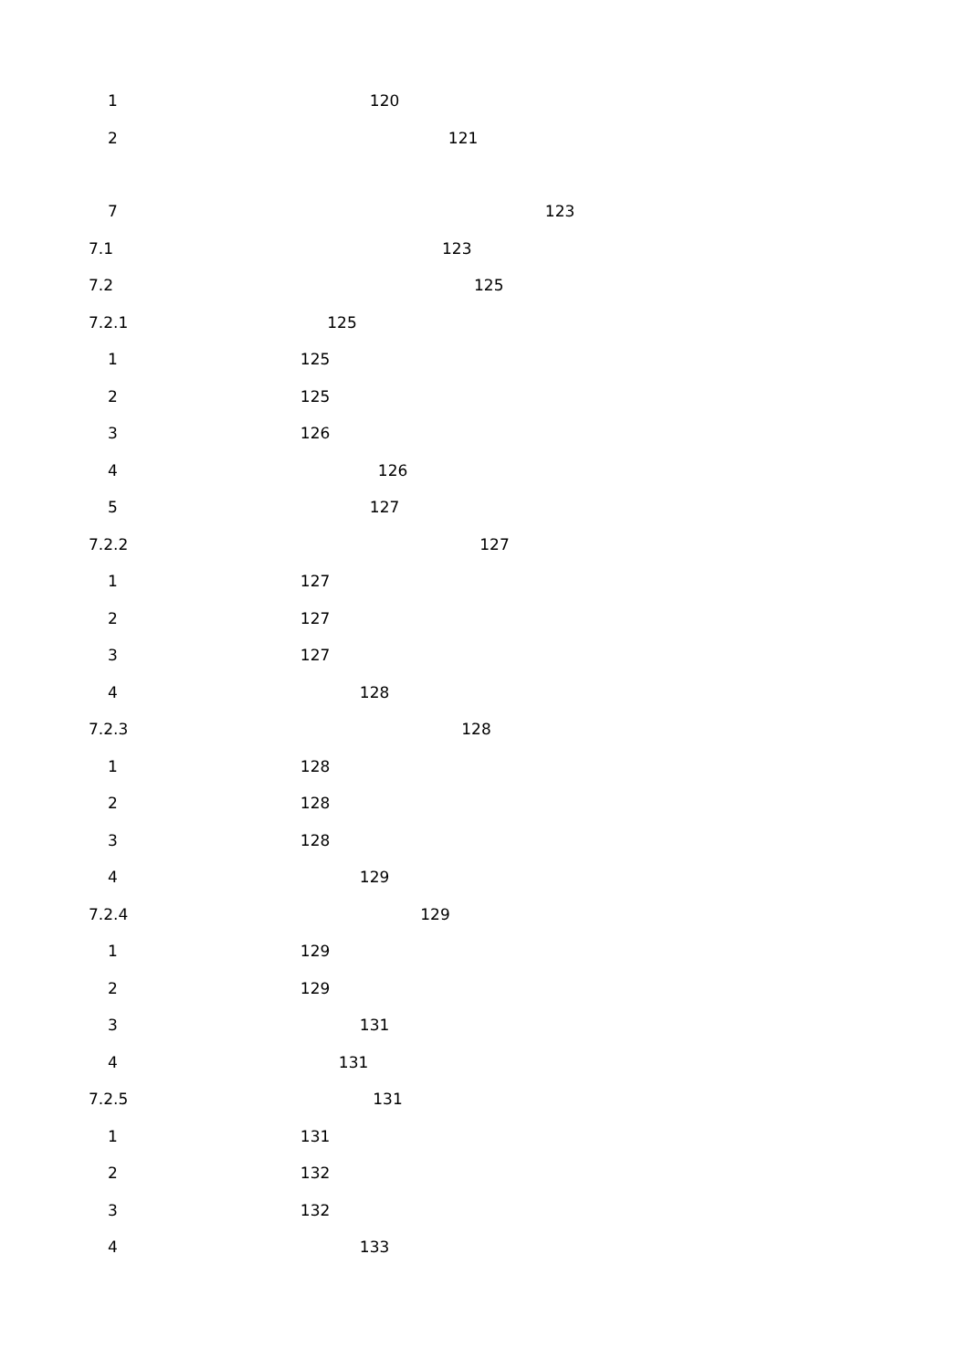1 120
2 121
7 123
7.1 123
7.2 125
7.2.1 125
1 125
2 125
3 126
4 126
5 127
7.2.2 127
1 127
2 127
3 127
4 128
7.2.3 128
1 128
2 128
3 128
4 129
7.2.4 129
1 129
2 129
3 131
4 131
7.2.5 131
1 131
2 132
3 132
4 133